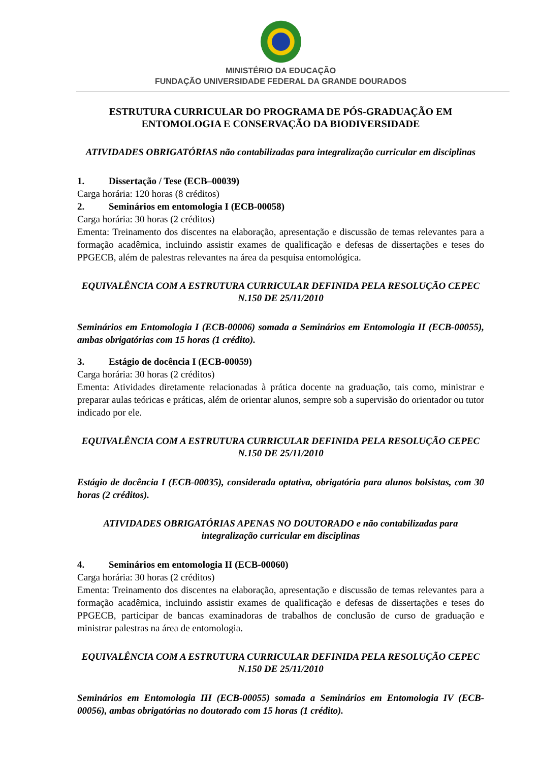MINISTÉRIO DA EDUCAÇÃO
FUNDAÇÃO UNIVERSIDADE FEDERAL DA GRANDE DOURADOS
ESTRUTURA CURRICULAR DO PROGRAMA DE PÓS-GRADUAÇÃO EM ENTOMOLOGIA E CONSERVAÇÃO DA BIODIVERSIDADE
ATIVIDADES OBRIGATÓRIAS não contabilizadas para integralização curricular em disciplinas
1. Dissertação / Tese (ECB–00039)
Carga horária: 120 horas (8 créditos)
2. Seminários em entomologia I (ECB-00058)
Carga horária: 30 horas (2 créditos)
Ementa: Treinamento dos discentes na elaboração, apresentação e discussão de temas relevantes para a formação acadêmica, incluindo assistir exames de qualificação e defesas de dissertações e teses do PPGECB, além de palestras relevantes na área da pesquisa entomológica.
EQUIVALÊNCIA COM A ESTRUTURA CURRICULAR DEFINIDA PELA RESOLUÇÃO CEPEC N.150 DE 25/11/2010
Seminários em Entomologia I (ECB-00006) somada a Seminários em Entomologia II (ECB-00055), ambas obrigatórias com 15 horas (1 crédito).
3. Estágio de docência I (ECB-00059)
Carga horária: 30 horas (2 créditos)
Ementa: Atividades diretamente relacionadas à prática docente na graduação, tais como, ministrar e preparar aulas teóricas e práticas, além de orientar alunos, sempre sob a supervisão do orientador ou tutor indicado por ele.
EQUIVALÊNCIA COM A ESTRUTURA CURRICULAR DEFINIDA PELA RESOLUÇÃO CEPEC N.150 DE 25/11/2010
Estágio de docência I (ECB-00035), considerada optativa, obrigatória para alunos bolsistas, com 30 horas (2 créditos).
ATIVIDADES OBRIGATÓRIAS APENAS NO DOUTORADO e não contabilizadas para integralização curricular em disciplinas
4. Seminários em entomologia II (ECB-00060)
Carga horária: 30 horas (2 créditos)
Ementa: Treinamento dos discentes na elaboração, apresentação e discussão de temas relevantes para a formação acadêmica, incluindo assistir exames de qualificação e defesas de dissertações e teses do PPGECB, participar de bancas examinadoras de trabalhos de conclusão de curso de graduação e ministrar palestras na área de entomologia.
EQUIVALÊNCIA COM A ESTRUTURA CURRICULAR DEFINIDA PELA RESOLUÇÃO CEPEC N.150 DE 25/11/2010
Seminários em Entomologia III (ECB-00055) somada a Seminários em Entomologia IV (ECB-00056), ambas obrigatórias no doutorado com 15 horas (1 crédito).